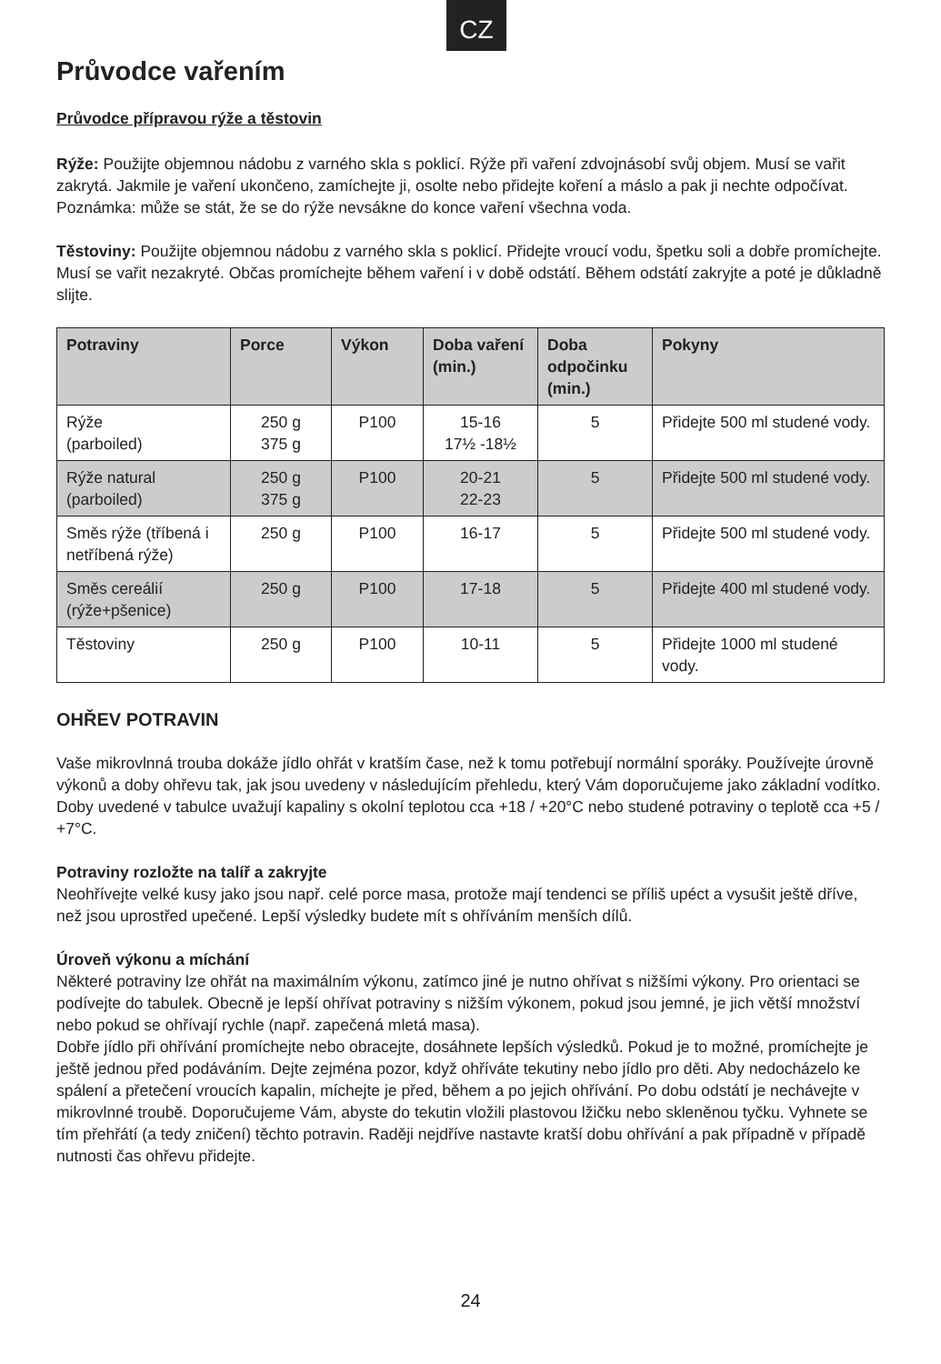CZ
Průvodce vařením
Průvodce přípravou rýže a těstovin
Rýže: Použijte objemnou nádobu z varného skla s poklicí. Rýže při vaření zdvojnásobí svůj objem. Musí se vařit zakrytá. Jakmile je vaření ukončeno, zamíchejte ji, osolte nebo přidejte koření a máslo a pak ji nechte odpočívat.
Poznámka: může se stát, že se do rýže nevsákne do konce vaření všechna voda.
Těstoviny: Použijte objemnou nádobu z varného skla s poklicí. Přidejte vroucí vodu, špetku soli a dobře promíchejte. Musí se vařit nezakryté. Občas promíchejte během vaření i v době odstátí. Během odstátí zakryjte a poté je důkladně slijte.
| Potraviny | Porce | Výkon | Doba vaření (min.) | Doba odpočinku (min.) | Pokyny |
| --- | --- | --- | --- | --- | --- |
| Rýže (parboiled) | 250 g 375 g | P100 | 15-16 17½ -18½ | 5 | Přidejte 500 ml studené vody. |
| Rýže natural (parboiled) | 250 g 375 g | P100 | 20-21 22-23 | 5 | Přidejte 500 ml studené vody. |
| Směs rýže (tříbená i netříbená rýže) | 250 g | P100 | 16-17 | 5 | Přidejte 500 ml studené vody. |
| Směs cereálií (rýže+pšenice) | 250 g | P100 | 17-18 | 5 | Přidejte 400 ml studené vody. |
| Těstoviny | 250 g | P100 | 10-11 | 5 | Přidejte 1000 ml studené vody. |
OHŘEV POTRAVIN
Vaše mikrovlnná trouba dokáže jídlo ohřát v kratším čase, než k tomu potřebují normální sporáky. Používejte úrovně výkonů a doby ohřevu tak, jak jsou uvedeny v následujícím přehledu, který Vám doporučujeme jako základní vodítko.
Doby uvedené v tabulce uvažují kapaliny s okolní teplotou cca +18 / +20°C nebo studené potraviny o teplotě cca +5 / +7°C.
Potraviny rozložte na talíř a zakryjte
Neohřívejte velké kusy jako jsou např. celé porce masa, protože mají tendenci se příliš upéct a vysušit ještě dříve, než jsou uprostřed upečené. Lepší výsledky budete mít s ohříváním menších dílů.
Úroveň výkonu a míchání
Některé potraviny lze ohřát na maximálním výkonu, zatímco jiné je nutno ohřívat s nižšími výkony. Pro orientaci se podívejte do tabulek. Obecně je lepší ohřívat potraviny s nižším výkonem, pokud jsou jemné, je jich větší množství nebo pokud se ohřívají rychle (např. zapečená mletá masa).
Dobře jídlo při ohřívání promíchejte nebo obracejte, dosáhnete lepších výsledků. Pokud je to možné, promíchejte je ještě jednou před podáváním. Dejte zejména pozor, když ohříváte tekutiny nebo jídlo pro děti. Aby nedocházelo ke spálení a přetečení vroucích kapalin, míchejte je před, během a po jejich ohřívání. Po dobu odstátí je nechávejte v mikrovlnné troubě. Doporučujeme Vám, abyste do tekutin vložili plastovou lžičku nebo skleněnou tyčku. Vyhnete se tím přehřátí (a tedy zničení) těchto potravin. Raději nejdříve nastavte kratší dobu ohřívání a pak případně v případě nutnosti čas ohřevu přidejte.
24